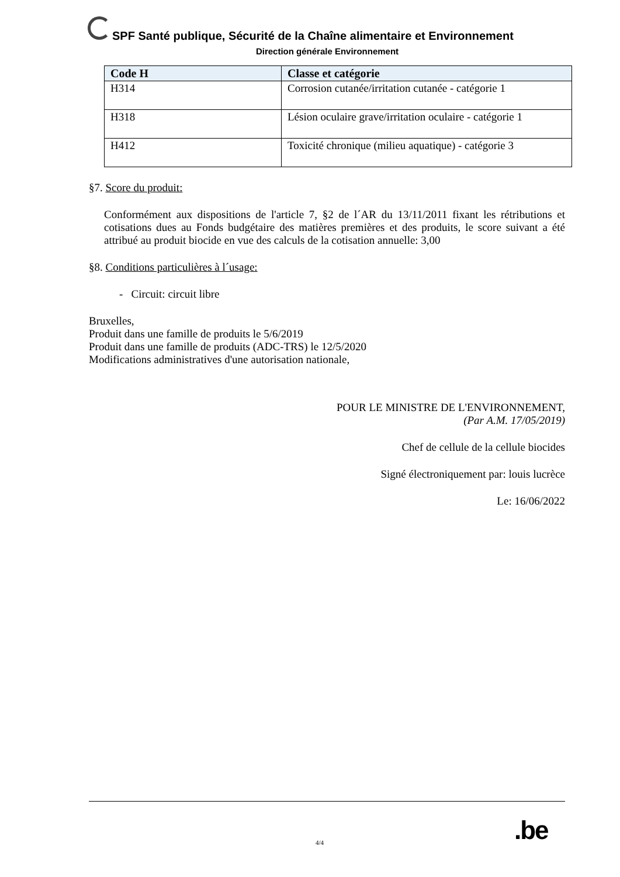SPF Santé publique, Sécurité de la Chaîne alimentaire et Environnement
Direction générale Environnement
| Code H | Classe et catégorie |
| --- | --- |
| H314 | Corrosion cutanée/irritation cutanée - catégorie 1 |
| H318 | Lésion oculaire grave/irritation oculaire - catégorie 1 |
| H412 | Toxicité chronique (milieu aquatique) - catégorie 3 |
§7. Score du produit:
Conformément aux dispositions de l'article 7, §2 de l´AR du 13/11/2011 fixant les rétributions et cotisations dues au Fonds budgétaire des matières premières et des produits, le score suivant a été attribué au produit biocide en vue des calculs de la cotisation annuelle: 3,00
§8. Conditions particulières à l´usage:
- Circuit: circuit libre
Bruxelles,
Produit dans une famille de produits le 5/6/2019
Produit dans une famille de produits (ADC-TRS) le 12/5/2020
Modifications administratives d'une autorisation nationale,
POUR LE MINISTRE DE L'ENVIRONNEMENT,
(Par A.M. 17/05/2019)
Chef de cellule de la cellule biocides
Signé électroniquement par: louis lucrèce
Le: 16/06/2022
.be
4/4